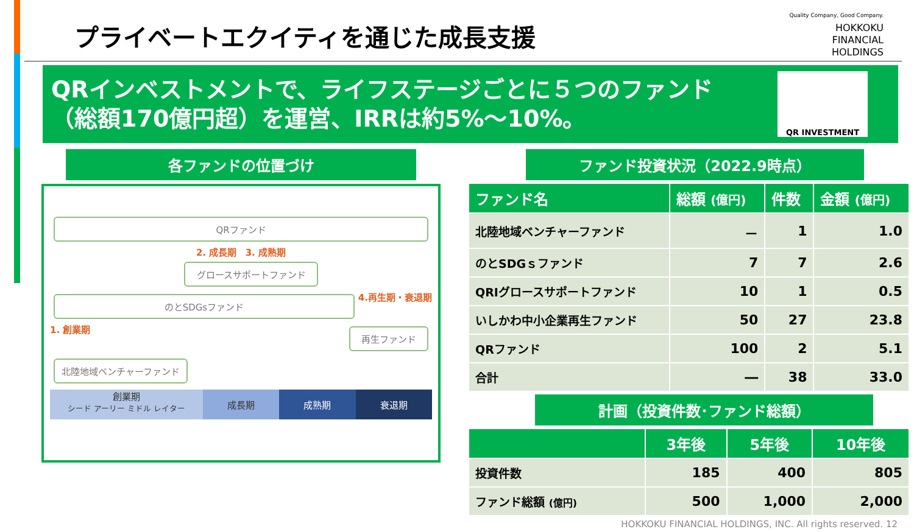プライベートエクイティを通じた成長支援
Quality Company, Good Company.
HOKKOKU
FINANCIAL
HOLDINGS
QRインベストメントで、ライフステージごとに５つのファンド
（総額170億円超）を運営、IRRは約5%～10%。
QR INVESTMENT
各ファンドの位置づけ
QRファンド
2. 成長期 3. 成熟期
グロースサポートファンド
のとSDGsファンド
4.再生期・衰退期
1. 創業期
再生ファンド
北陸地域ベンチャーファンド
創業期
シード アーリー ミドル レイター
成長期 成熟期 衰退期
ファンド投資状況（2022.9時点）
| ファンド名 | 総額 (億円) | 件数 | 金額 (億円) |
| --- | --- | --- | --- |
| 北陸地域ベンチャーファンド | － | 1 | 1.0 |
| のとSDGｓファンド | 7 | 7 | 2.6 |
| QRIグロースサポートファンド | 10 | 1 | 0.5 |
| いしかわ中小企業再生ファンド | 50 | 27 | 23.8 |
| QRファンド | 100 | 2 | 5.1 |
| 合計 | ― | 38 | 33.0 |
計画（投資件数･ファンド総額）
| | 3年後 | 5年後 | 10年後 |
| --- | --- | --- | --- |
| 投資件数 | 185 | 400 | 805 |
| ファンド総額 (億円) | 500 | 1,000 | 2,000 |
HOKKOKU FINANCIAL HOLDINGS, INC. All rights reserved. 12